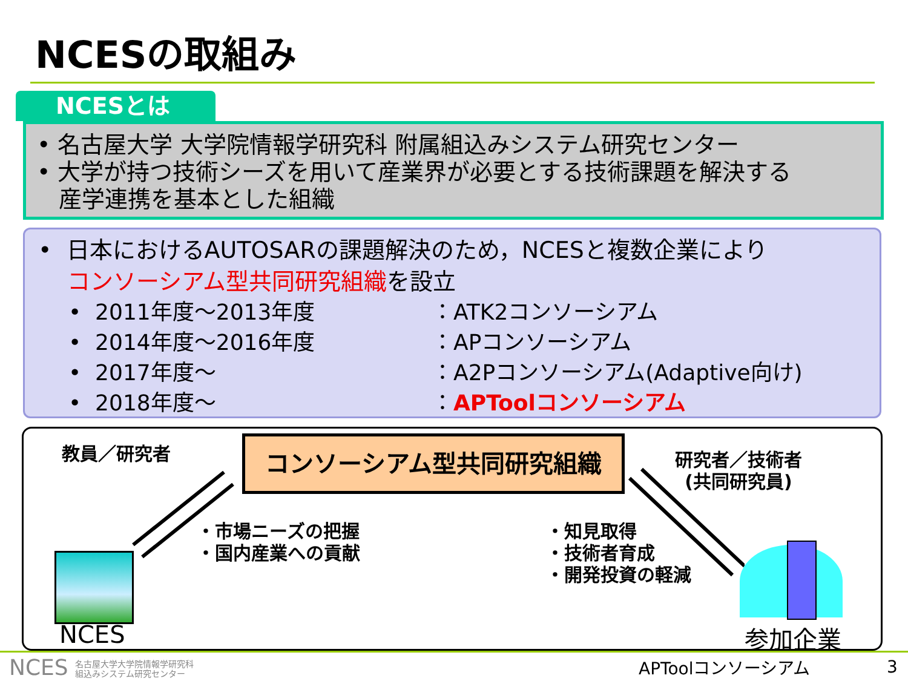NCESの取組み
NCESとは
• 名古屋大学 大学院情報学研究科 附属組込みシステム研究センター
• 大学が持つ技術シーズを用いて産業界が必要とする技術課題を解決する
産学連携を基本とした組織
• 日本におけるAUTOSARの課題解決のため，NCESと複数企業により
コンソーシアム型共同研究組織を設立
• 2011年度～2013年度 ：ATK2コンソーシアム
• 2014年度～2016年度 ：APコンソーシアム
• 2017年度～ ：A2Pコンソーシアム(Adaptive向け)
• 2018年度～ ：APToolコンソーシアム
教員／研究者 コンソーシアム型共同研究組織
研究者／技術者
(共同研究員)
・市場ニーズの把握
・国内産業への貢献
・知見取得
・技術者育成
・開発投資の軽減
NCES 参加企業
NCES 名古屋大学大学院情報学研究科
組込みシステム研究センター
APToolコンソーシアム 3